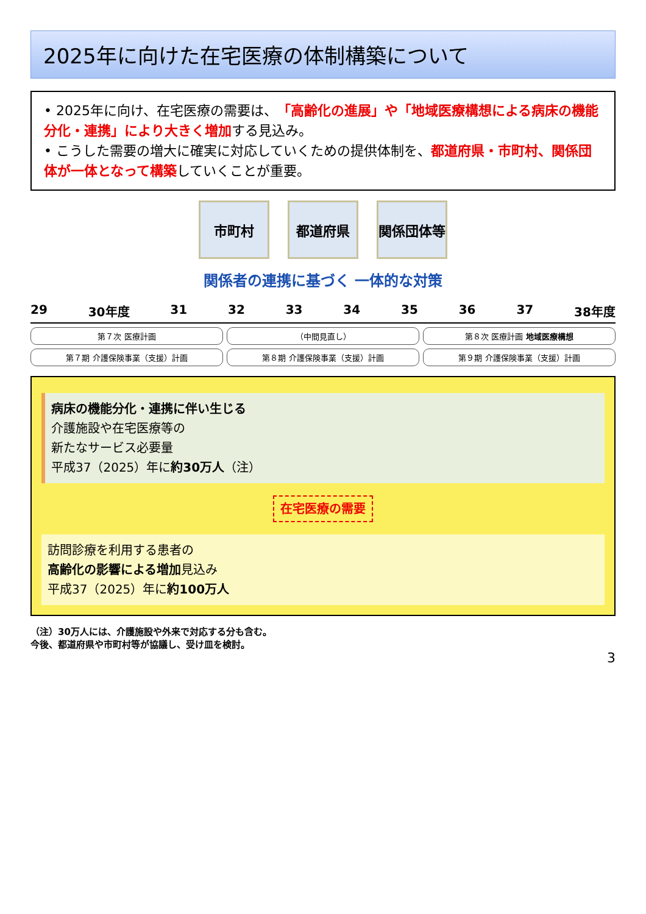2025年に向けた在宅医療の体制構築について
• 2025年に向け、在宅医療の需要は、「高齢化の進展」や「地域医療構想による病床の機能分化・連携」により大きく増加する見込み。
• こうした需要の増大に確実に対応していくための提供体制を、都道府県・市町村、関係団体が一体となって構築していくことが重要。
市町村 都道府県 関係団体等
関係者の連携に基づく 一体的な対策
29 30年度 31 32 33 34 35 36 37 38年度
第７次 医療計画
（中間見直し）
第８次 医療計画 地域医療構想
第７期 介護保険事業（支援）計画
第８期 介護保険事業（支援）計画
第９期 介護保険事業（支援）計画
病床の機能分化・連携に伴い生じる
介護施設や在宅医療等の
新たなサービス必要量
平成37（2025）年に約30万人（注）
在宅医療の需要
訪問診療を利用する患者の
高齢化の影響による増加見込み
平成37（2025）年に約100万人
（注）30万人には、介護施設や外来で対応する分も含む。
今後、都道府県や市町村等が協議し、受け皿を検討。
3